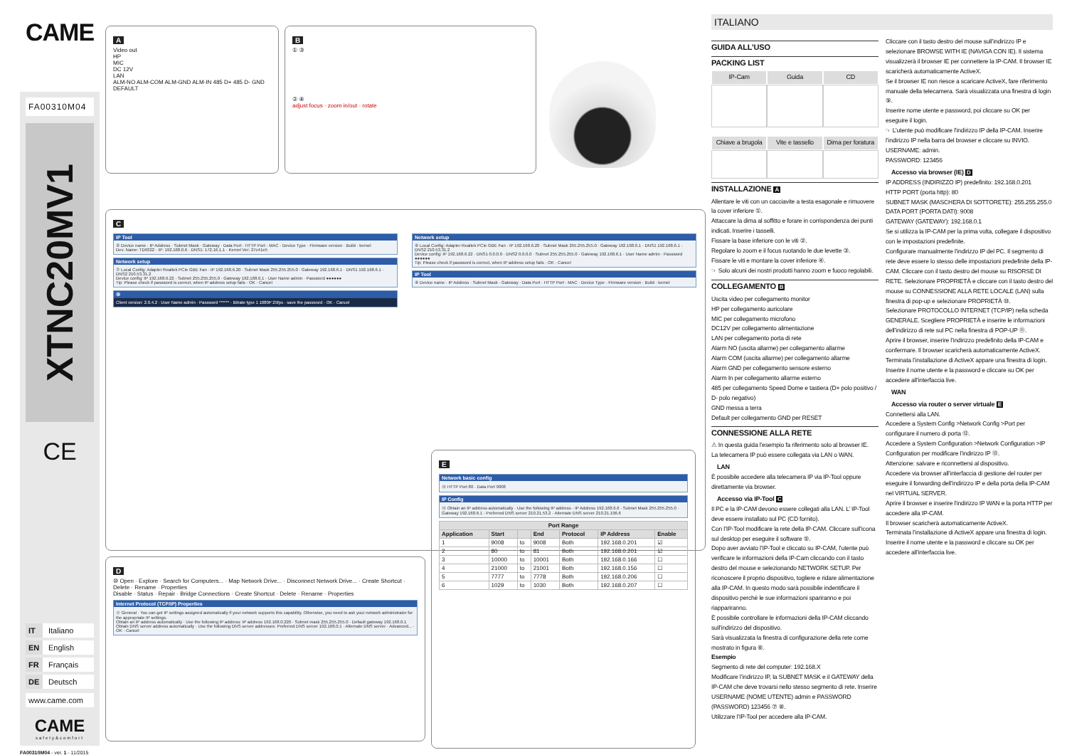CAME
FA00310M04
XTNC20MV1
CE
IT Italiano
EN English
FR Français
DE Deutsch
www.came.com
CAME
safety&comfort
FA00310M04 - ver. 1 - 11/2015
A
Video out
HP
MIC
DC 12V
LAN
ALM-NO ALM-COM ALM-GND ALM-IN 485 D+ 485 D- GND DEFAULT
B
① ③
② ④
adjust focus · zoom in/out · rotate
C
IP Tool
⑤ Device name · IP Address · Subnet Mask · Gateway · Data Port · HTTP Port · MAC · Device Type · Firmware version · Build · kernel
Dev. Name: TD9322 · IP: 192.168.0.6 · DNS1: 172.16.1.1 · Kernel Ver: 27c41e5
Network setup
⑦ Local Config: Adapter Realtek PCIe GBE Fan · IP 192.168.6.20 · Subnet Mask 255.255.255.0 · Gateway 192.168.6.1 · DNS1 192.168.6.1 · DNS2 210.53.31.2
Device config: IP 192.168.6.22 · Subnet 255.255.255.0 · Gateway 192.168.6.1 · User Name admin · Password ●●●●●●
Tip: Please check if password is correct, when IP address setup fails · OK · Cancel
⑨
Client version: 2.0.4.2 · User Name admin · Password ****** · Bitrate type 1 1080P 25fps · save the password · OK · Cancel
Network setup
⑥ Local Config: Adapter Realtek PCIe GBE Fan · IP 192.168.6.20 · Subnet Mask 255.255.255.0 · Gateway 192.168.6.1 · DNS1 192.168.6.1 · DNS2 210.53.31.2
Device config: IP 192.168.6.22 · DNS1 0.0.0.0 · DNS2 0.0.0.0 · Subnet 255.255.255.0 · Gateway 192.168.6.1 · User Name admin · Password ●●●●●●
Tip: Please check if password is correct, when IP address setup fails · OK · Cancel
IP Tool
⑧ Device name · IP Address · Subnet Mask · Gateway · Data Port · HTTP Port · MAC · Device Type · Firmware version · Build · kernel
D
⑩ Open · Explore · Search for Computers... · Map Network Drive... · Disconnect Network Drive... · Create Shortcut · Delete · Rename · Properties
Disable · Status · Repair · Bridge Connections · Create Shortcut · Delete · Rename · Properties
Internet Protocol (TCP/IP) Properties
⑪ General · You can get IP settings assigned automatically if your network supports this capability. Otherwise, you need to ask your network administrator for the appropriate IP settings.
Obtain an IP address automatically · Use the following IP address: IP address 192.168.0.220 · Subnet mask 255.255.255.0 · Default gateway 192.168.0.1
Obtain DNS server address automatically · Use the following DNS server addresses: Preferred DNS server 192.168.0.1 · Alternate DNS server · Advanced... · OK · Cancel
E
Network basic config
⑫ HTTP Port 80 · Data Port 9008
IP Config
⑬ Obtain an IP address automatically · Use the following IP address · IP Address 192.168.6.6 · Subnet Mask 255.255.255.0 · Gateway 192.168.6.1 · Preferred DNS server 210.21.53.2 · Alternate DNS server 210.21.196.6
| Port Range | | | | | | |
| --- | --- | --- | --- | --- | --- | --- |
| Application | Start | | End | Protocol | IP Address | Enable |
| 1 | 9008 | to | 9008 | Both | 192.168.0.201 | ☑ |
| 2 | 80 | to | 81 | Both | 192.168.0.201 | ☑ |
| 3 | 10000 | to | 10001 | Both | 192.168.0.166 | ☐ |
| 4 | 21000 | to | 21001 | Both | 192.168.0.156 | ☐ |
| 5 | 7777 | to | 7778 | Both | 192.168.0.206 | ☐ |
| 6 | 1029 | to | 1030 | Both | 192.168.0.207 | ☐ |
ITALIANO
GUIDA ALL’USO
PACKING LIST
IP-Cam
Guida
CD
Chiave a brugola
Vite e tassello
Dima per foratura
INSTALLAZIONE A
Allentare le viti con un cacciavite a testa esagonale e rimuovere la cover inferiore ①.
Attaccare la dima al soffitto e forare in corrispondenza dei punti indicati. Inserire i tasselli.
Fissare la base inferiore con le viti ②.
Regolare lo zoom e il focus ruotando le due levette ③.
Fissare le viti e montare la cover inferiore ④.
☞ Solo alcuni dei nostri prodotti hanno zoom e fuoco regolabili.
COLLEGAMENTO B
Uscita video per collegamento monitor
HP per collegamento auricolare
MIC per collegamento microfono
DC12V per collegamento alimentazione
LAN per collegamento porta di rete
Alarm NO (uscita allarme) per collegamento allarme
Alarm COM (uscita allarme) per collegamento allarme
Alarm GND per collegamento sensore esterno
Alarm In per collegamento allarme esterno
485 per collegamento Speed Dome e tastiera (D+ polo positivo / D- polo negativo)
GND messa a terra
Default per collegamento GND per RESET
CONNESSIONE ALLA RETE
⚠ In questa guida l’esempio fa riferimento solo al browser IE.
La telecamera IP può essere collegata via LAN o WAN.
LAN
È possibile accedere alla telecamera IP via IP-Tool oppure direttamente via browser.
Accesso via IP-Tool C
Il PC e la IP-CAM devono essere collegati alla LAN. L’ IP-Tool deve essere installato sul PC (CD fornito).
Con l’IP-Tool modificare la rete della IP-CAM. Cliccare sull’icona sul desktop per eseguire il software ⑤.
Dopo aver avviato l’IP-Tool e cliccato su IP-CAM, l’utente può verificare le informazioni della IP-Cam cliccando con il tasto destro del mouse e selezionando NETWORK SETUP. Per riconoscere il proprio dispositivo, togliere e ridare alimentazione alla IP-CAM. In questo modo sarà possibile indentificare il dispositivo perché le sue informazioni spariranno e poi riappariranno.
È possibile controllare le informazioni della IP-CAM cliccando sull’indirizzo del dispositivo.
Sarà visualizzata la finestra di configurazione della rete come mostrato in figura ⑥.
Esempio
Segmento di rete del computer: 192.168.X
Modificare l’indirizzo IP, la SUBNET MASK e il GATEWAY della IP-CAM che deve trovarsi nello stesso segmento di rete. Inserire USERNAME (NOME UTENTE) admin e PASSWORD (PASSWORD) 123456 ⑦ ⑧.
Utilizzare l’IP-Tool per accedere alla IP-CAM.
Cliccare con il tasto destro del mouse sull’indirizzo IP e selezionare BROWSE WITH IE (NAVIGA CON IE). Il sistema visualizzerà il browser IE per connettere la IP-CAM. Il browser IE scaricherà automaticamente ActiveX.
Se il browser IE non riesce a scaricare ActiveX, fare riferimento manuale della telecamera. Sarà visualizzata una finestra di login ⑨.
Inserire nome utente e password, poi cliccare su OK per eseguire il login.
☞ L’utente può modificare l’indirizzo IP della IP-CAM. Inserire l’indirizzo IP nella barra del browser e cliccare su INVIO.
USERNAME: admin.
PASSWORD: 123456
Accesso via browser (IE) D
IP ADDRESS (INDIRIZZO IP) predefinito: 192.168.0.201
HTTP PORT (porta http): 80
SUBNET MASK (MASCHERA DI SOTTORETE): 255.255.255.0
DATA PORT (PORTA DATI): 9008
GATEWAY (GATEWAY): 192.168.0.1
Se si utilizza la IP-CAM per la prima volta, collegare il dispositivo con le impostazioni predefinite.
Configurare manualmente l’indirizzo IP del PC. Il segmento di rete deve essere lo stesso delle impostazioni predefinite della IP-CAM. Cliccare con il tasto destro del mouse su RISORSE DI RETE. Selezionare PROPRIETÀ e cliccare con il tasto destro del mouse su CONNESSIONE ALLA RETE LOCALE (LAN) sulla finestra di pop-up e selezionare PROPRIETÀ ⑩.
Selezionare PROTOCOLLO INTERNET (TCP/IP) nella scheda GENERALE. Scegliere PROPRIETÀ e inserire le informazioni dell’indirizzo di rete sul PC nella finestra di POP-UP ⑪.
Aprire il browser, inserire l’indirizzo predefinito della IP-CAM e confermare. Il browser scaricherà automaticamente ActiveX.
Terminata l’installazione di ActiveX appare una finestra di login.
Inserire il nome utente e la password e cliccare su OK per accedere all’interfaccia live.
WAN
Accesso via router o server virtuale E
Connettersi alla LAN.
Accedere a System Config >Network Config >Port per configurare il numero di porta ⑫.
Accedere a System Configuration >Network Configuration >IP Configuration per modificare l’indirizzo IP ⑬.
Attenzione: salvare e riconnettersi al dispositivo.
Accedere via browser all’interfaccia di gestione del router per eseguire il forwarding dell’indirizzo IP e della porta della IP-CAM nel VIRTUAL SERVER.
Aprire il browser e inserire l’indirizzo IP WAN e la porta HTTP per accedere alla IP-CAM.
Il browser scaricherà automaticamente ActiveX.
Terminata l’installazione di ActiveX appare una finestra di login.
Inserire il nome utente e la password e cliccare su OK per accedere all’interfaccia live.